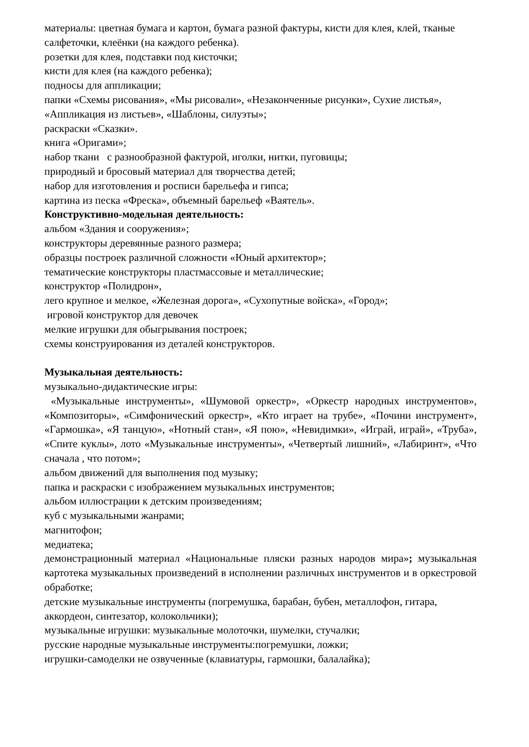материалы: цветная бумага и картон, бумага разной фактуры, кисти для клея, клей, тканые салфеточки, клеёнки (на каждого ребенка).
розетки для клея, подставки под кисточки;
кисти для клея (на каждого ребенка);
подносы для аппликации;
папки «Схемы рисования», «Мы рисовали», «Незаконченные рисунки», Сухие листья», «Аппликация из листьев», «Шаблоны, силуэты»;
раскраски «Сказки».
книга «Оригами»;
набор ткани с разнообразной фактурой, иголки, нитки, пуговицы;
природный и бросовый материал для творчества детей;
набор для изготовления и росписи барельефа и гипса;
картина из песка «Фреска», объемный барельеф «Ваятель».
Конструктивно-модельная деятельность:
альбом «Здания и сооружения»;
конструкторы деревянные разного размера;
образцы построек различной сложности «Юный архитектор»;
тематические конструкторы пластмассовые и металлические;
конструктор «Полидрон»,
лего крупное и мелкое, «Железная дорога», «Сухопутные войска», «Город»;
игровой конструктор для девочек
мелкие игрушки для обыгрывания построек;
схемы конструирования из деталей конструкторов.
Музыкальная деятельность:
музыкально-дидактические игры:
«Музыкальные инструменты», «Шумовой оркестр», «Оркестр народных инструментов», «Композиторы», «Симфонический оркестр», «Кто играет на трубе», «Почини инструмент», «Гармошка», «Я танцую», «Нотный стан», «Я пою», «Невидимки», «Играй, играй», «Труба», «Спите куклы», лото «Музыкальные инструменты», «Четвертый лишний», «Лабиринт», «Что сначала , что потом»;
альбом движений для выполнения под музыку;
папка и раскраски с изображением музыкальных инструментов;
альбом иллюстрации к детским произведениям;
куб с музыкальными жанрами;
магнитофон;
медиатека;
демонстрационный материал «Национальные пляски разных народов мира»; музыкальная картотека музыкальных произведений в исполнении различных инструментов и в оркестровой обработке;
детские музыкальные инструменты (погремушка, барабан, бубен, металлофон, гитара, аккордеон, синтезатор, колокольчики);
музыкальные игрушки: музыкальные молоточки, шумелки, стучалки;
русские народные музыкальные инструменты:погремушки, ложки;
игрушки-самоделки не озвученные (клавиатуры, гармошки, балалайка);